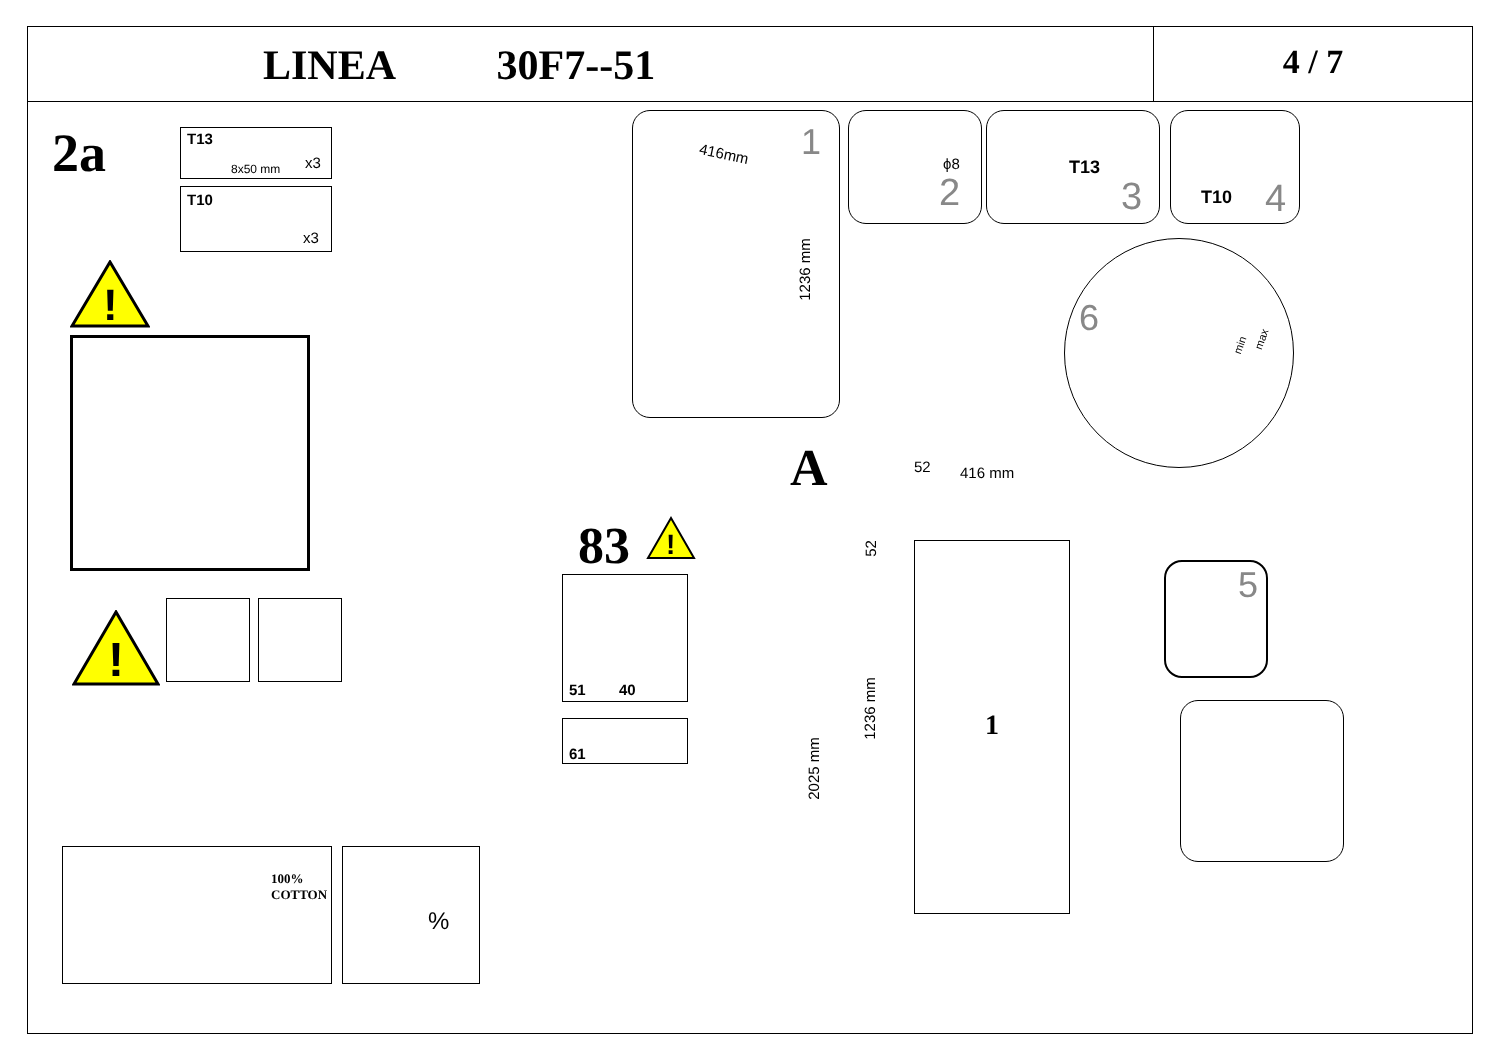LINEA 30F7--51
4 / 7
2a
T13
8x50 mm x3
T10
x3
!
!
100%
COTTON
%
416mm 1
1236 mm
ϕ8
2
T13
3
T10 4
6
min max
A 52 416 mm
52
1236 mm
2025 mm
1
5
83
!
51 40
61